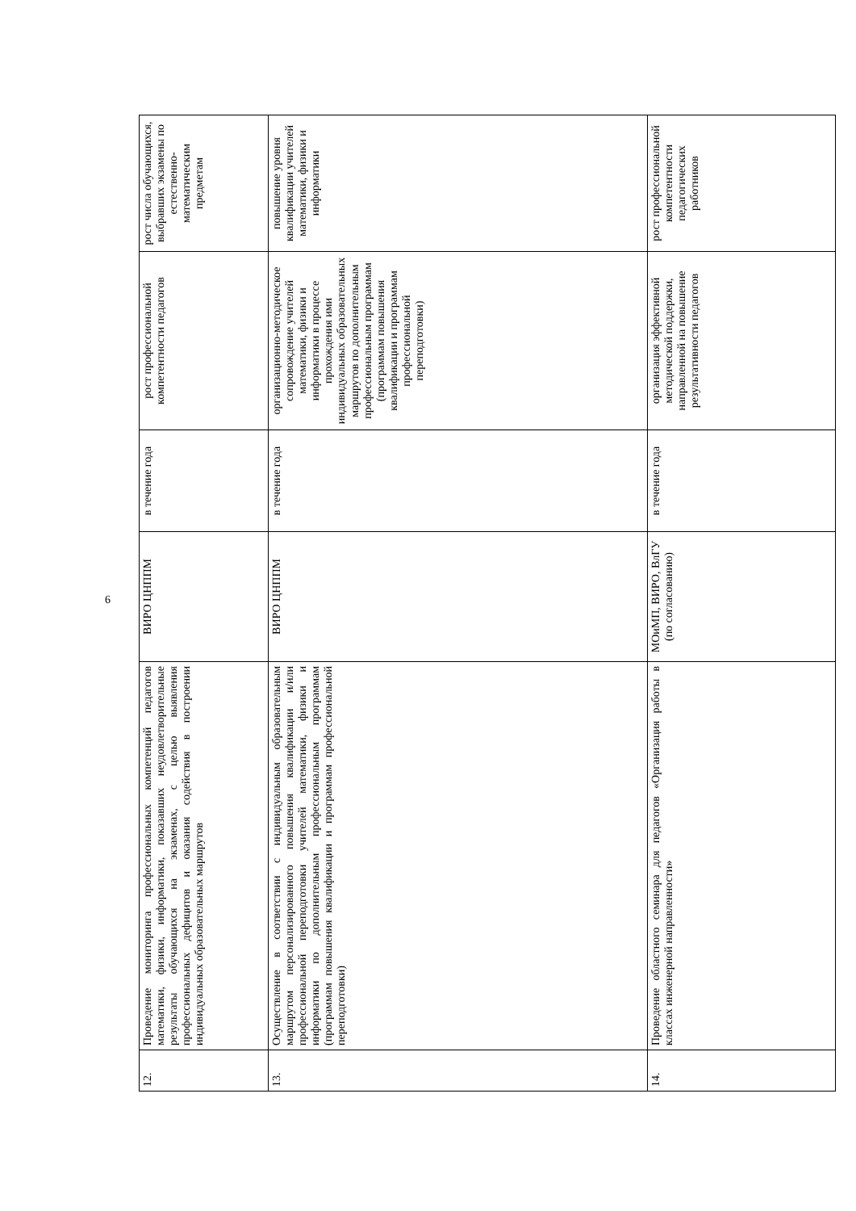6
| 12. | Проведение мониторинга профессиональных компетенций педагогов математики, физики, информатики, показавших неудовлетворительные результаты обучающихся на экзаменах, с целью выявления профессиональных дефицитов и оказания содействия в построении индивидуальных образовательных маршрутов | ВИРО ЦНППМ | в течение года | рост профессиональной компетентности педагогов | рост числа обучающихся, выбравших экзамены по естественно-математическим предметам |
| 13. | Осуществление в соответствии с индивидуальным образовательным маршрутом персонализированного повышения квалификации и/или профессиональной переподготовки учителей математики, физики и информатики по дополнительным профессиональным программам (программам повышения квалификации и программам профессиональной переподготовки) | ВИРО ЦНППМ | в течение года | организационно-методическое сопровождение учителей математики, физики и информатики в процессе прохождения ими индивидуальных образовательных маршрутов по дополнительным профессиональным программам (программам повышения квалификации и программам профессиональной переподготовки) | повышение уровня квалификации учителей математики, физики и информатики |
| 14. | Проведение областного семинара для педагогов «Организация работы в классах инженерной направленности» | МОиМП, ВИРО, ВлГУ (по согласованию) | в течение года | организация эффективной методической поддержки, направленной на повышение результативности педагогов | рост профессиональной компетентности педагогических работников |